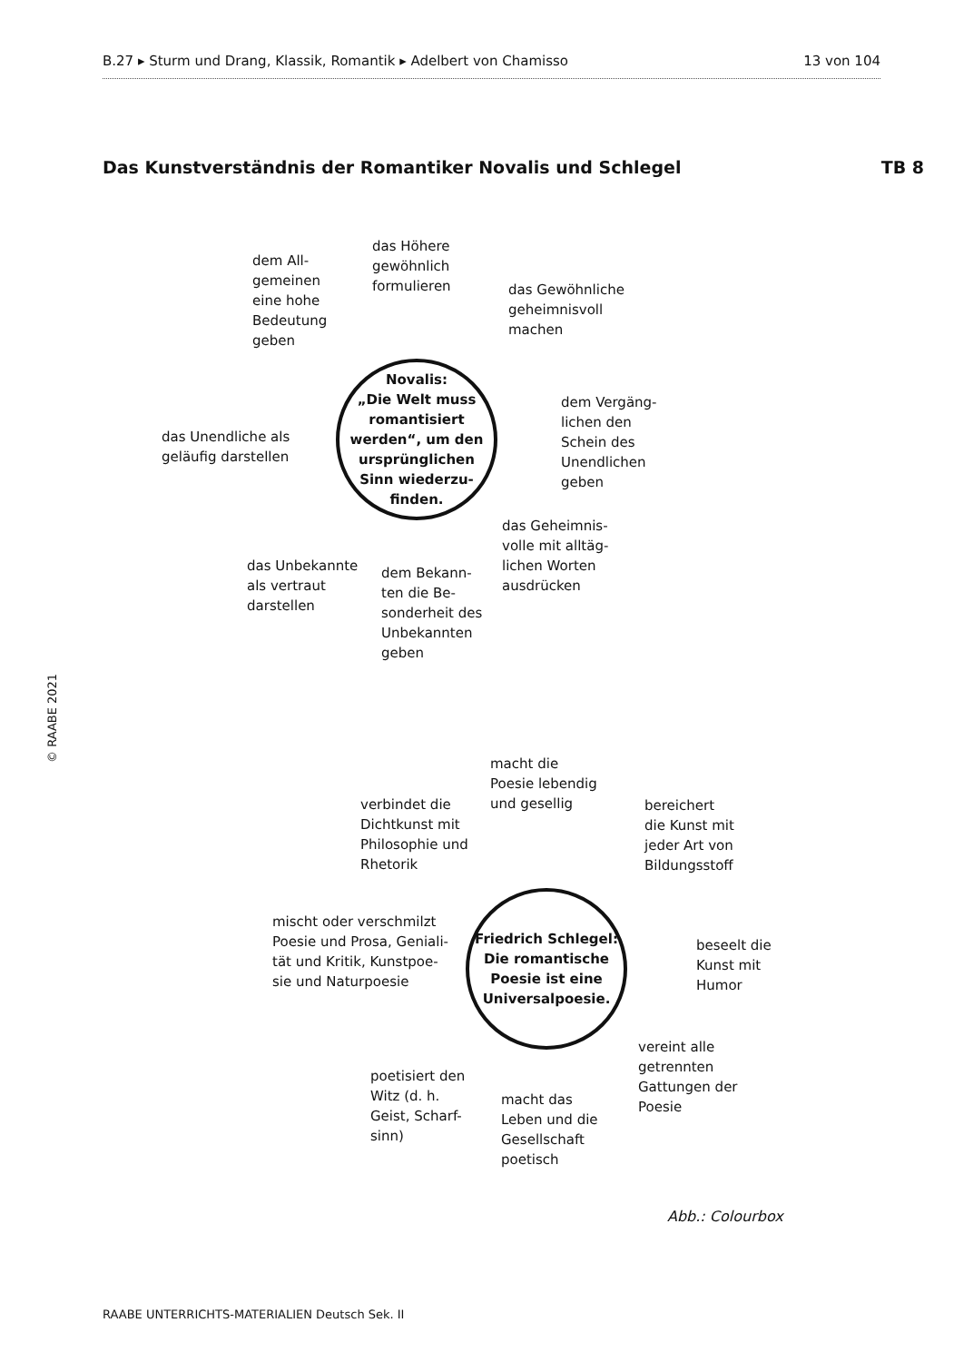B.27 ▸ Sturm und Drang, Klassik, Romantik ▸ Adelbert von Chamisso 13 von 104
Das Kunstverständnis der Romantiker Novalis und Schlegel TB 8
© RAABE 2021
dem All-
gemeinen
eine hohe
Bedeutung
geben
das Höhere
gewöhnlich
formulieren
das Gewöhnliche
geheimnisvoll
machen
das Unendliche als
geläufig darstellen
Novalis:
„Die Welt muss romantisiert werden“, um den ursprünglichen Sinn wiederzu­finden.
dem Vergäng-
lichen den
Schein des
Unendlichen
geben
das Geheimnis-
volle mit alltäg-
lichen Worten
ausdrücken
das Unbekannte
als vertraut
darstellen
dem Bekann-
ten die Be-
sonderheit des
Unbekannten
geben
macht die
Poesie lebendig
und gesellig
verbindet die
Dichtkunst mit
Philosophie und
Rhetorik
bereichert
die Kunst mit
jeder Art von
Bildungsstoff
mischt oder verschmilzt
Poesie und Prosa, Geniali-
tät und Kritik, Kunstpoe-
sie und Naturpoesie
Friedrich Schlegel: Die romantische Poesie ist eine Universalpoesie.
beseelt die
Kunst mit
Humor
vereint alle
getrennten
Gattungen der
Poesie
poetisiert den
Witz (d. h.
Geist, Scharf-
sinn)
macht das
Leben und die
Gesellschaft
poetisch
Abb.: Colourbox
RAABE UNTERRICHTS-MATERIALIEN Deutsch Sek. II